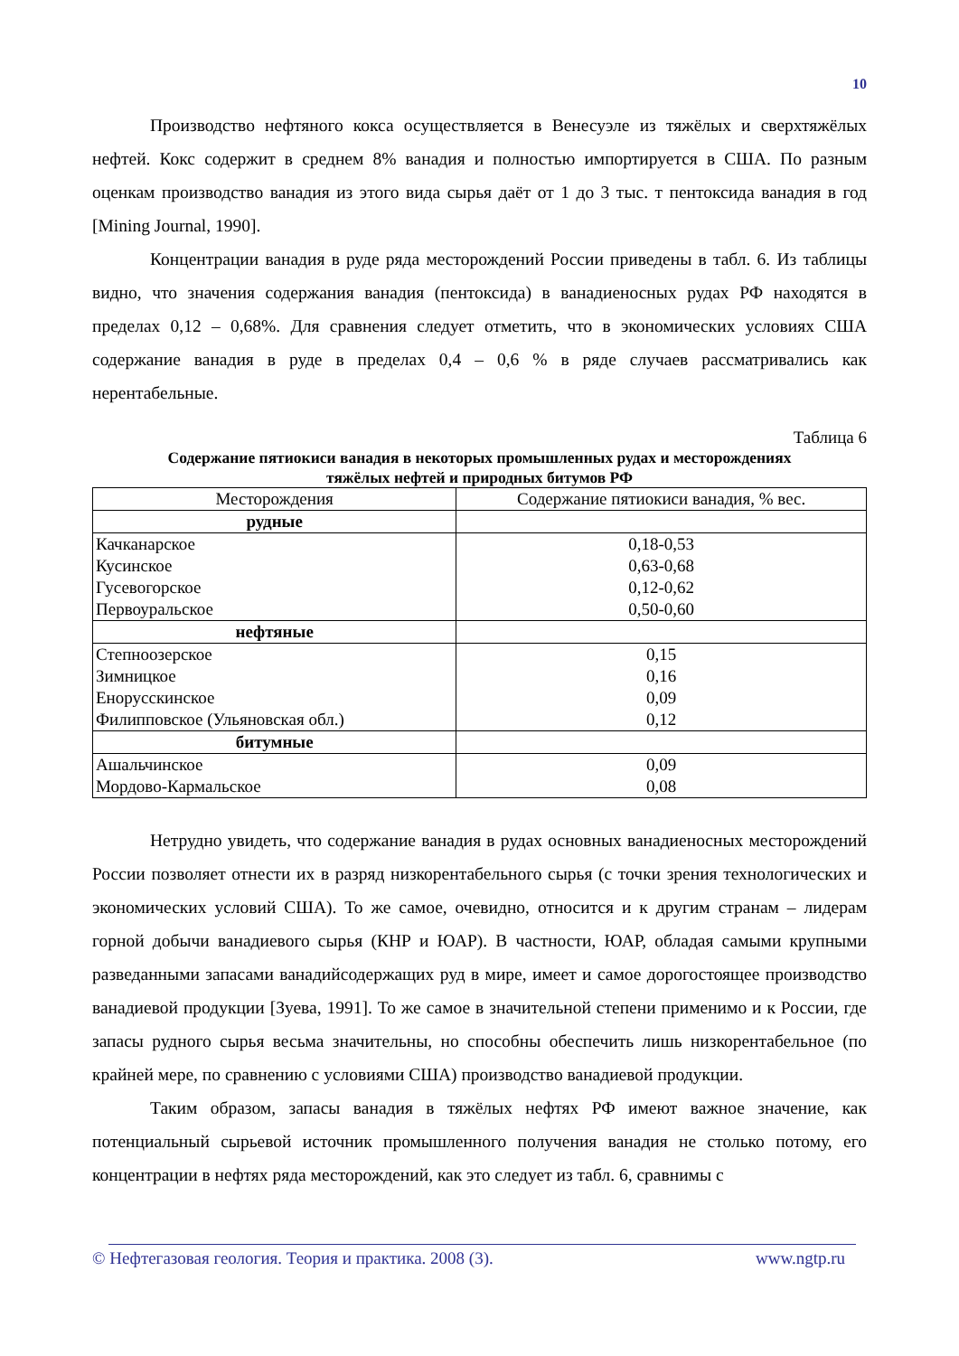10
Производство нефтяного кокса осуществляется в Венесуэле из тяжёлых и сверхтяжёлых нефтей. Кокс содержит в среднем 8% ванадия и полностью импортируется в США. По разным оценкам производство ванадия из этого вида сырья даёт от 1 до 3 тыс. т пентоксида ванадия в год [Mining Journal, 1990].
Концентрации ванадия в руде ряда месторождений России приведены в табл. 6. Из таблицы видно, что значения содержания ванадия (пентоксида) в ванадиеносных рудах РФ находятся в пределах 0,12 – 0,68%. Для сравнения следует отметить, что в экономических условиях США содержание ванадия в руде в пределах 0,4 – 0,6 % в ряде случаев рассматривались как нерентабельные.
Таблица 6
Содержание пятиокиси ванадия в некоторых промышленных рудах и месторождениях
тяжёлых нефтей и природных битумов РФ
| Месторождения | Содержание пятиокиси ванадия, % вес. |
| --- | --- |
| рудные | |
| Качканарское Кусинское Гусевогорское Первоуральское | 0,18-0,53 0,63-0,68 0,12-0,62 0,50-0,60 |
| нефтяные | |
| Степноозерское Зимницкое Енорусскинское Филипповское (Ульяновская обл.) | 0,15 0,16 0,09 0,12 |
| битумные | |
| Ашальчинское Мордово-Кармальское | 0,09 0,08 |
Нетрудно увидеть, что содержание ванадия в рудах основных ванадиеносных месторождений России позволяет отнести их в разряд низкорентабельного сырья (с точки зрения технологических и экономических условий США). То же самое, очевидно, относится и к другим странам – лидерам горной добычи ванадиевого сырья (КНР и ЮАР). В частности, ЮАР, обладая самыми крупными разведанными запасами ванадийсодержащих руд в мире, имеет и самое дорогостоящее производство ванадиевой продукции [Зуева, 1991]. То же самое в значительной степени применимо и к России, где запасы рудного сырья весьма значительны, но способны обеспечить лишь низкорентабельное (по крайней мере, по сравнению с условиями США) производство ванадиевой продукции.
Таким образом, запасы ванадия в тяжёлых нефтях РФ имеют важное значение, как потенциальный сырьевой источник промышленного получения ванадия не столько потому, его концентрации в нефтях ряда месторождений, как это следует из табл. 6, сравнимы с
© Нефтегазовая геология. Теория и практика. 2008 (3). www.ngtp.ru